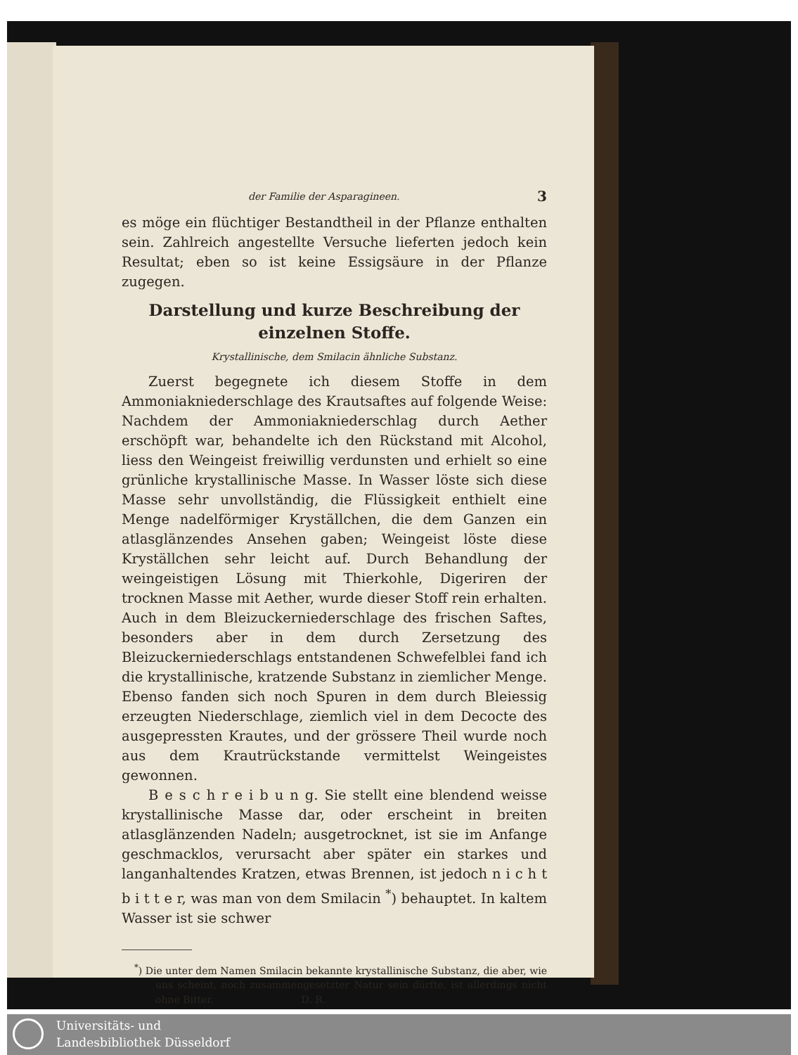der Familie der Asparagineen. 3
es möge ein flüchtiger Bestandtheil in der Pflanze enthalten sein. Zahlreich angestellte Versuche lieferten jedoch kein Resultat; eben so ist keine Essigsäure in der Pflanze zugegen.
Darstellung und kurze Beschreibung der einzelnen Stoffe.
Krystallinische, dem Smilacin ähnliche Substanz.
Zuerst begegnete ich diesem Stoffe in dem Ammoniakniederschlage des Krautsaftes auf folgende Weise: Nachdem der Ammoniakniederschlag durch Aether erschöpft war, behandelte ich den Rückstand mit Alcohol, liess den Weingeist freiwillig verdunsten und erhielt so eine grünliche krystallinische Masse. In Wasser löste sich diese Masse sehr unvollständig, die Flüssigkeit enthielt eine Menge nadelförmiger Kryställchen, die dem Ganzen ein atlasglänzendes Ansehen gaben; Weingeist löste diese Kryställchen sehr leicht auf. Durch Behandlung der weingeistigen Lösung mit Thierkohle, Digeriren der trocknen Masse mit Aether, wurde dieser Stoff rein erhalten. Auch in dem Bleizuckerniederschlage des frischen Saftes, besonders aber in dem durch Zersetzung des Bleizuckerniederschlags entstandenen Schwefelblei fand ich die krystallinische, kratzende Substanz in ziemlicher Menge. Ebenso fanden sich noch Spuren in dem durch Bleiessig erzeugten Niederschlage, ziemlich viel in dem Decocte des ausgepressten Krautes, und der grössere Theil wurde noch aus dem Krautrückstande vermittelst Weingeistes gewonnen.
B e s c h r e i b u n g. Sie stellt eine blendend weisse krystallinische Masse dar, oder erscheint in breiten atlasglänzenden Nadeln; ausgetrocknet, ist sie im Anfange geschmacklos, verursacht aber später ein starkes und langanhaltendes Kratzen, etwas Brennen, ist jedoch n i c h t b i t t e r, was man von dem Smilacin <sup>*</sup>) behauptet. In kaltem Wasser ist sie schwer
<sup>*</sup>) Die unter dem Namen Smilacin bekannte krystallinische Substanz, die aber, wie uns scheint, noch zusammengesetzter Natur sein dürfte, ist allerdings nicht ohne Bitter. D. R.
Universitäts- und
Landesbibliothek Düsseldorf